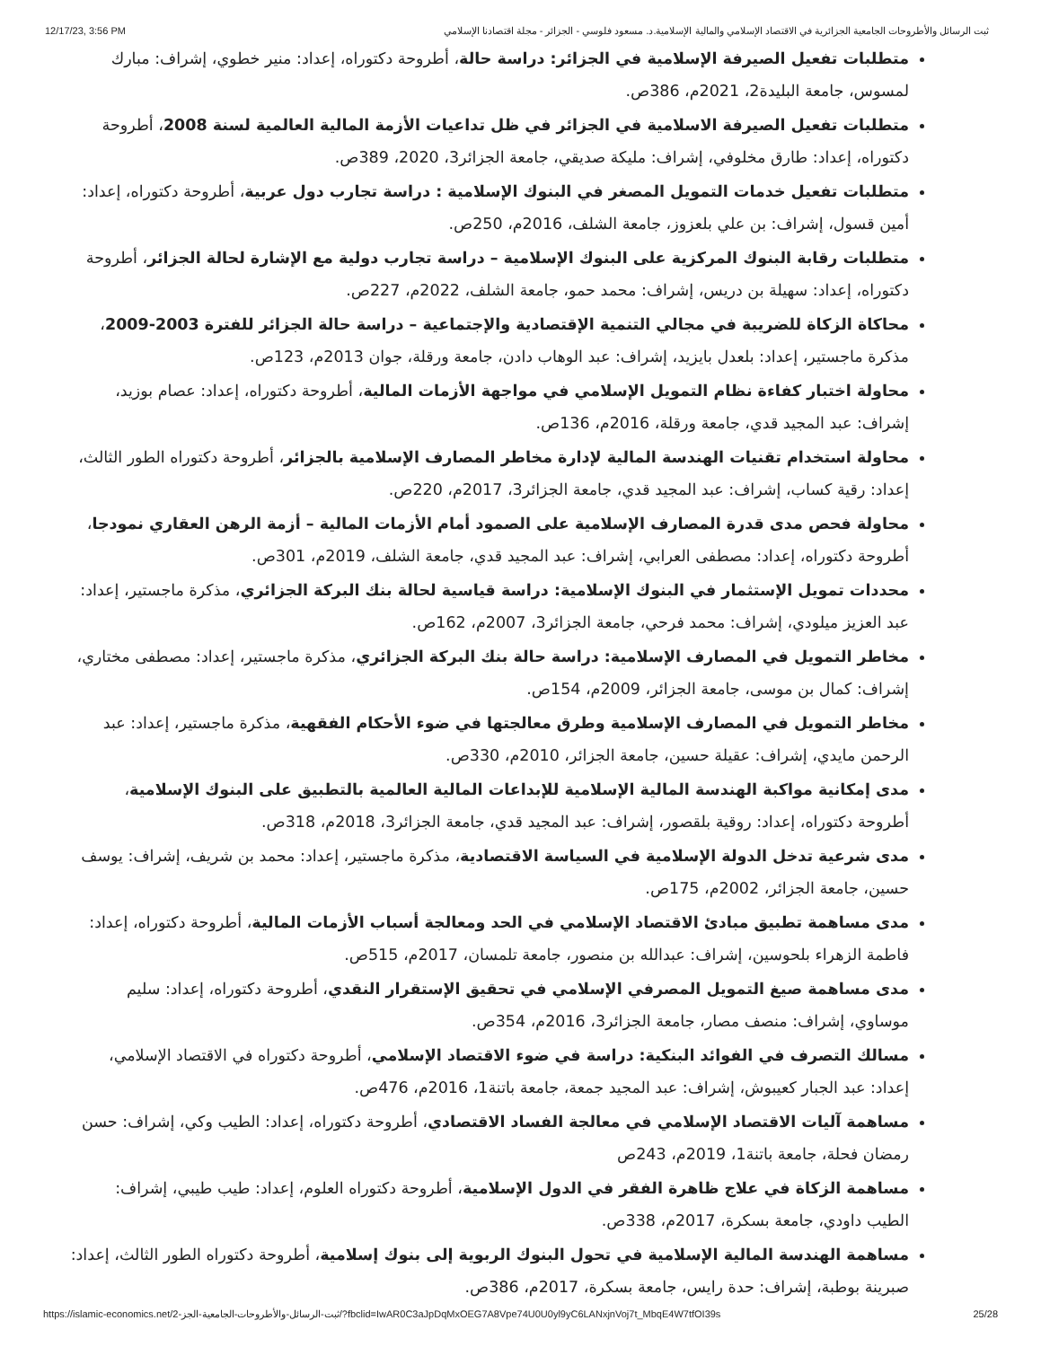12/17/23, 3:56 PM ثبت الرسائل والأطروحات الجامعية الجزائرية في الاقتصاد الإسلامي والمالية الإسلامية.د. مسعود فلوسي - الجزائر - مجلة اقتصادنا الإسلامي
متطلبات تفعيل الصيرفة الإسلامية في الجزائر: دراسة حالة، أطروحة دكتوراه، إعداد: منير خطوي، إشراف: مبارك لمسوس، جامعة البليدة2، 2021م، 386ص.
متطلبات تفعيل الصيرفة الاسلامية في الجزائر في ظل تداعيات الأزمة المالية العالمية لسنة 2008، أطروحة دكتوراه، إعداد: طارق مخلوفي، إشراف: مليكة صديقي، جامعة الجزائر3، 2020، 389ص.
متطلبات تفعيل خدمات التمويل المصغر في البنوك الإسلامية : دراسة تجارب دول عربية، أطروحة دكتوراه، إعداد: أمين قسول، إشراف: بن علي بلعزوز، جامعة الشلف، 2016م، 250ص.
متطلبات رقابة البنوك المركزية على البنوك الإسلامية – دراسة تجارب دولية مع الإشارة لحالة الجزائر، أطروحة دكتوراه، إعداد: سهيلة بن دريس، إشراف: محمد حمو، جامعة الشلف، 2022م، 227ص.
محاكاة الزكاة للضريبة في مجالي التنمية الإقتصادية والإجتماعية – دراسة حالة الجزائر للفترة 2003-2009، مذكرة ماجستير، إعداد: بلعدل بايزيد، إشراف: عبد الوهاب دادن، جامعة ورقلة، جوان 2013م، 123ص.
محاولة اختبار كفاءة نظام التمويل الإسلامي في مواجهة الأزمات المالية، أطروحة دكتوراه، إعداد: عصام بوزيد، إشراف: عبد المجيد قدي، جامعة ورقلة، 2016م، 136ص.
محاولة استخدام تقنيات الهندسة المالية لإدارة مخاطر المصارف الإسلامية بالجزائر، أطروحة دكتوراه الطور الثالث، إعداد: رقية كساب، إشراف: عبد المجيد قدي، جامعة الجزائر3، 2017م، 220ص.
محاولة فحص مدى قدرة المصارف الإسلامية على الصمود أمام الأزمات المالية – أزمة الرهن العقاري نمودجا، أطروحة دكتوراه، إعداد: مصطفى العرابي، إشراف: عبد المجيد قدي، جامعة الشلف، 2019م، 301ص.
محددات تمويل الإستثمار في البنوك الإسلامية: دراسة قياسية لحالة بنك البركة الجزائري، مذكرة ماجستير، إعداد: عبد العزيز ميلودي، إشراف: محمد فرحي، جامعة الجزائر3، 2007م، 162ص.
مخاطر التمويل في المصارف الإسلامية: دراسة حالة بنك البركة الجزائري، مذكرة ماجستير، إعداد: مصطفى مختاري، إشراف: كمال بن موسى، جامعة الجزائر، 2009م، 154ص.
مخاطر التمويل في المصارف الإسلامية وطرق معالجتها في ضوء الأحكام الفقهية، مذكرة ماجستير، إعداد: عبد الرحمن مايدي، إشراف: عقيلة حسين، جامعة الجزائر، 2010م، 330ص.
مدى إمكانية مواكبة الهندسة المالية الإسلامية للإبداعات المالية العالمية بالتطبيق على البنوك الإسلامية، أطروحة دكتوراه، إعداد: روقية بلقصور، إشراف: عبد المجيد قدي، جامعة الجزائر3، 2018م، 318ص.
مدى شرعية تدخل الدولة الإسلامية في السياسة الاقتصادية، مذكرة ماجستير، إعداد: محمد بن شريف، إشراف: يوسف حسين، جامعة الجزائر، 2002م، 175ص.
مدى مساهمة تطبيق مبادئ الاقتصاد الإسلامي في الحد ومعالجة أسباب الأزمات المالية، أطروحة دكتوراه، إعداد: فاطمة الزهراء بلحوسين، إشراف: عبدالله بن منصور، جامعة تلمسان، 2017م، 515ص.
مدى مساهمة صيغ التمويل المصرفي الإسلامي في تحقيق الإستقرار النقدي، أطروحة دكتوراه، إعداد: سليم موساوي، إشراف: منصف مصار، جامعة الجزائر3، 2016م، 354ص.
مسالك التصرف في الفوائد البنكية: دراسة في ضوء الاقتصاد الإسلامي، أطروحة دكتوراه في الاقتصاد الإسلامي، إعداد: عبد الجبار كعيبوش، إشراف: عبد المجيد جمعة، جامعة باتنة1، 2016م، 476ص.
مساهمة آليات الاقتصاد الإسلامي في معالجة الفساد الاقتصادي، أطروحة دكتوراه، إعداد: الطيب وكي، إشراف: حسن رمضان فحلة، جامعة باتنة1، 2019م، 243ص
مساهمة الزكاة في علاج ظاهرة الفقر في الدول الإسلامية، أطروحة دكتوراه العلوم، إعداد: طيب طيبي، إشراف: الطيب داودي، جامعة بسكرة، 2017م، 338ص.
مساهمة الهندسة المالية الإسلامية في تحول البنوك الربوية إلى بنوك إسلامية، أطروحة دكتوراه الطور الثالث، إعداد: صبرينة بوطبة، إشراف: حدة رايس، جامعة بسكرة، 2017م، 386ص.
https://islamic-economics.net/ثبت-الرسائل-والأطروحات-الجامعية-الجز-2/?fbclid=IwAR0C3aJpDqMxOEG7A8Vpe74U0U0yl9yC6LANxjnVoj7t_MbqE4W7tfOI39s 25/28